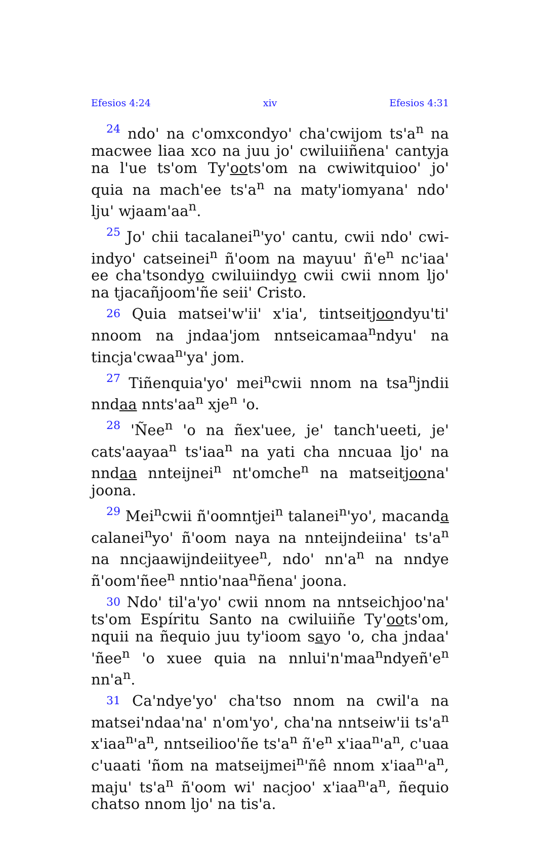Efesios 4:24 xiv Efesios 4:31
24 ndo' na c'omxcondyo' cha'cwijom ts'a<sup>n</sup> na macwee liaa xco na juu jo' cwiluiiñena' cantyja na l'ue ts'om Ty'oots'om na cwiwitquioo' jo' quia na mach'ee ts'a<sup>n</sup> na maty'iomyana' ndo' lju' wjaam'aa<sup>n</sup>.
25 Jo' chii tacalanei<sup>n</sup>'yo' cantu, cwii ndo' cwi­indyo' catseinei<sup>n</sup> ñ'oom na mayuu' ñ'e<sup>n</sup> nc'iaa' ee cha'tsondyo cwiluiindyo cwii cwii nnom ljo' na tjacañjoom'ñe seii' Cristo.
26 Quia matsei'w'ii' x'ia', tintseitjoondyu'ti' nnoom na jndaa'jom nntseicamaa<sup>n</sup>ndyu' na tincja'cwaa<sup>n</sup>'ya' jom.
27 Tiñenquia'yo' mei<sup>n</sup>cwii nnom na tsa<sup>n</sup>jndii nndaa nnts'aa<sup>n</sup> xje<sup>n</sup> 'o.
28 'Ñee<sup>n</sup> 'o na ñex'uee, je' tanch'ueeti, je' cats'aayaa<sup>n</sup> ts'iaa<sup>n</sup> na yati cha nncuaa ljo' na nndaa nnteijnei<sup>n</sup> nt'omche<sup>n</sup> na matseitjoona' joona.
29 Mei<sup>n</sup>cwii ñ'oomntjei<sup>n</sup> talanei<sup>n</sup>'yo', macanda calanei<sup>n</sup>yo' ñ'oom naya na nnteijndeiina' ts'a<sup>n</sup> na nncjaawijndeiityee<sup>n</sup>, ndo' nn'a<sup>n</sup> na nndye ñ'oom'ñee<sup>n</sup> nntio'naa<sup>n</sup>ñena' joona.
30 Ndo' til'a'yo' cwii nnom na nntseichjoo'na' ts'om Espíritu Santo na cwiluiiñe Ty'oots'om, nquii na ñequio juu ty'ioom sayo 'o, cha jndaa' 'ñee<sup>n</sup> 'o xuee quia na nnlui'n'maa<sup>n</sup>ndyeñ'e<sup>n</sup> nn'a<sup>n</sup>.
31 Ca'ndye'yo' cha'tso nnom na cwil'a na matsei'ndaa'na' n'om'yo', cha'na nntseiw'ii ts'a<sup>n</sup> x'iaa<sup>n</sup>'a<sup>n</sup>, nntseilioo'ñe ts'a<sup>n</sup> ñ'e<sup>n</sup> x'iaa<sup>n</sup>'a<sup>n</sup>, c'uaa c'uaati 'ñom na matseijmei<sup>n</sup>'ñê nnom x'iaa<sup>n</sup>'a<sup>n</sup>, maju' ts'a<sup>n</sup> ñ'oom wi' nacjoo' x'iaa<sup>n</sup>'a<sup>n</sup>, ñequio chatso nnom ljo' na tis'a.